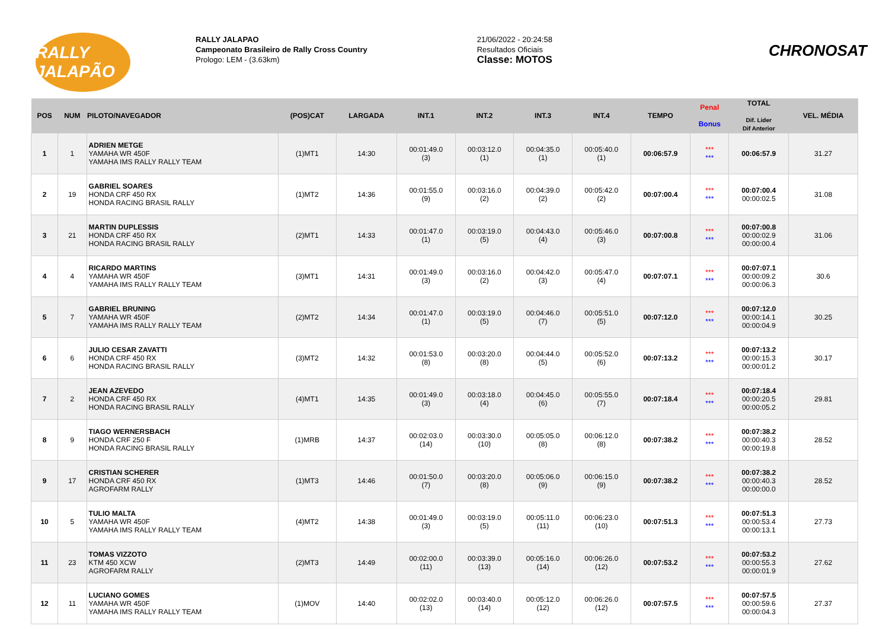RALLY JALAPÃO
RALLY JALAPAO
Campeonato Brasileiro de Rally Cross Country
Prologo: LEM - (3.63km)
21/06/2022 - 20:24:58
Resultados Oficiais
Classe: MOTOS
CHRONOSAT
| POS | NUM | PILOTO/NAVEGADOR | (POS)CAT | LARGADA | INT.1 | INT.2 | INT.3 | INT.4 | TEMPO | Penal Bonus | TOTAL Dif. Lider Dif Anterior | VEL. MÉDIA |
| --- | --- | --- | --- | --- | --- | --- | --- | --- | --- | --- | --- | --- |
| 1 | 1 | ADRIEN METGE YAMAHA WR 450F YAMAHA IMS RALLY RALLY TEAM | (1)MT1 | 14:30 | 00:01:49.0 (3) | 00:03:12.0 (1) | 00:04:35.0 (1) | 00:05:40.0 (1) | 00:06:57.9 | *** *** | 00:06:57.9 | 31.27 |
| 2 | 19 | GABRIEL SOARES HONDA CRF 450 RX HONDA RACING BRASIL RALLY | (1)MT2 | 14:36 | 00:01:55.0 (9) | 00:03:16.0 (2) | 00:04:39.0 (2) | 00:05:42.0 (2) | 00:07:00.4 | *** *** | 00:07:00.4 00:00:02.5 | 31.08 |
| 3 | 21 | MARTIN DUPLESSIS HONDA CRF 450 RX HONDA RACING BRASIL RALLY | (2)MT1 | 14:33 | 00:01:47.0 (1) | 00:03:19.0 (5) | 00:04:43.0 (4) | 00:05:46.0 (3) | 00:07:00.8 | *** *** | 00:07:00.8 00:00:02.9 00:00:00.4 | 31.06 |
| 4 | 4 | RICARDO MARTINS YAMAHA WR 450F YAMAHA IMS RALLY RALLY TEAM | (3)MT1 | 14:31 | 00:01:49.0 (3) | 00:03:16.0 (2) | 00:04:42.0 (3) | 00:05:47.0 (4) | 00:07:07.1 | *** *** | 00:07:07.1 00:00:09.2 00:00:06.3 | 30.6 |
| 5 | 7 | GABRIEL BRUNING YAMAHA WR 450F YAMAHA IMS RALLY RALLY TEAM | (2)MT2 | 14:34 | 00:01:47.0 (1) | 00:03:19.0 (5) | 00:04:46.0 (7) | 00:05:51.0 (5) | 00:07:12.0 | *** *** | 00:07:12.0 00:00:14.1 00:00:04.9 | 30.25 |
| 6 | 6 | JULIO CESAR ZAVATTI HONDA CRF 450 RX HONDA RACING BRASIL RALLY | (3)MT2 | 14:32 | 00:01:53.0 (8) | 00:03:20.0 (8) | 00:04:44.0 (5) | 00:05:52.0 (6) | 00:07:13.2 | *** *** | 00:07:13.2 00:00:15.3 00:00:01.2 | 30.17 |
| 7 | 2 | JEAN AZEVEDO HONDA CRF 450 RX HONDA RACING BRASIL RALLY | (4)MT1 | 14:35 | 00:01:49.0 (3) | 00:03:18.0 (4) | 00:04:45.0 (6) | 00:05:55.0 (7) | 00:07:18.4 | *** *** | 00:07:18.4 00:00:20.5 00:00:05.2 | 29.81 |
| 8 | 9 | TIAGO WERNERSBACH HONDA CRF 250 F HONDA RACING BRASIL RALLY | (1)MRB | 14:37 | 00:02:03.0 (14) | 00:03:30.0 (10) | 00:05:05.0 (8) | 00:06:12.0 (8) | 00:07:38.2 | *** *** | 00:07:38.2 00:00:40.3 00:00:19.8 | 28.52 |
| 9 | 17 | CRISTIAN SCHERER HONDA CRF 450 RX AGROFARM RALLY | (1)MT3 | 14:46 | 00:01:50.0 (7) | 00:03:20.0 (8) | 00:05:06.0 (9) | 00:06:15.0 (9) | 00:07:38.2 | *** *** | 00:07:38.2 00:00:40.3 00:00:00.0 | 28.52 |
| 10 | 5 | TULIO MALTA YAMAHA WR 450F YAMAHA IMS RALLY RALLY TEAM | (4)MT2 | 14:38 | 00:01:49.0 (3) | 00:03:19.0 (5) | 00:05:11.0 (11) | 00:06:23.0 (10) | 00:07:51.3 | *** *** | 00:07:51.3 00:00:53.4 00:00:13.1 | 27.73 |
| 11 | 23 | TOMAS VIZZOTO KTM 450 XCW AGROFARM RALLY | (2)MT3 | 14:49 | 00:02:00.0 (11) | 00:03:39.0 (13) | 00:05:16.0 (14) | 00:06:26.0 (12) | 00:07:53.2 | *** *** | 00:07:53.2 00:00:55.3 00:00:01.9 | 27.62 |
| 12 | 11 | LUCIANO GOMES YAMAHA WR 450F YAMAHA IMS RALLY RALLY TEAM | (1)MOV | 14:40 | 00:02:02.0 (13) | 00:03:40.0 (14) | 00:05:12.0 (12) | 00:06:26.0 (12) | 00:07:57.5 | *** *** | 00:07:57.5 00:00:59.6 00:00:04.3 | 27.37 |